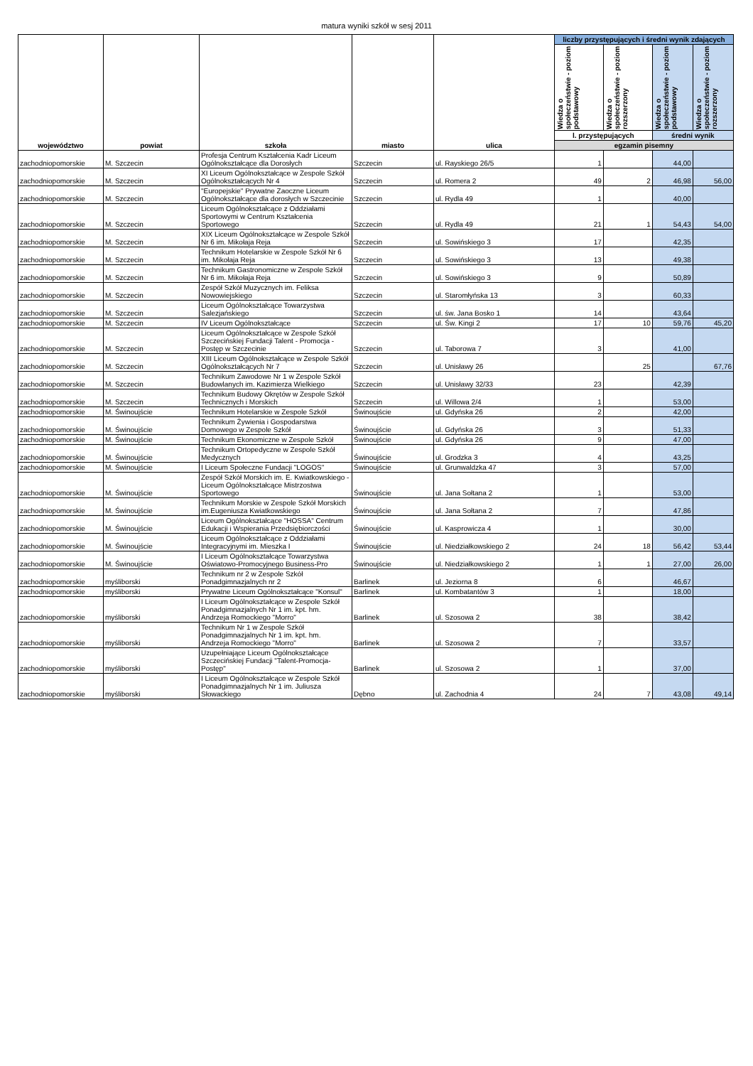matura wyniki szkół w sesj 2011
| województwo | powiat | szkoła | miasto | ulica | liczby przystępujących i średni wynik zdających | | | |
| --- | --- | --- | --- | --- | --- | --- | --- | --- |
| | | | | | Wiedza o społeczeństwie - poziom podstawowy | Wiedza o społeczeństwie - poziom rozszerzony | Wiedza o społeczeństwie - poziom podstawowy | Wiedza o społeczeństwie - poziom rozszerzony |
| | | | | | l. przystępujących | | średni wynik | |
| | | | | | egzamin pisemny | | | |
| zachodniopomorskie | M. Szczecin | Profesja Centrum Kształcenia Kadr Liceum Ogólnokształcące dla Dorosłych | Szczecin | ul. Rayskiego 26/5 | 1 | | 44,00 | |
| zachodniopomorskie | M. Szczecin | XI Liceum Ogólnokształcące w Zespole Szkół Ogólnokształcących Nr 4 | Szczecin | ul. Romera 2 | 49 | 2 | 46,98 | 56,00 |
| zachodniopomorskie | M. Szczecin | "Europejskie" Prywatne Zaoczne Liceum Ogólnokształcące dla dorosłych w Szczecinie | Szczecin | ul. Rydla 49 | 1 | | 40,00 | |
| zachodniopomorskie | M. Szczecin | Liceum Ogólnokształcące z Oddziałami Sportowymi w Centrum Kształcenia Sportowego | Szczecin | ul. Rydla 49 | 21 | 1 | 54,43 | 54,00 |
| zachodniopomorskie | M. Szczecin | XIX Liceum Ogólnokształcące w Zespole Szkół Nr 6 im. Mikołaja Reja | Szczecin | ul. Sowińskiego 3 | 17 | | 42,35 | |
| zachodniopomorskie | M. Szczecin | Technikum Hotelarskie w Zespole Szkół Nr 6 im. Mikołaja Reja | Szczecin | ul. Sowińskiego 3 | 13 | | 49,38 | |
| zachodniopomorskie | M. Szczecin | Technikum Gastronomiczne w Zespole Szkół Nr 6 im. Mikołaja Reja | Szczecin | ul. Sowińskiego 3 | 9 | | 50,89 | |
| zachodniopomorskie | M. Szczecin | Zespół Szkół Muzycznych im. Feliksa Nowowiejskiego | Szczecin | ul. Staromłyńska 13 | 3 | | 60,33 | |
| zachodniopomorskie | M. Szczecin | Liceum Ogólnokształcące Towarzystwa Salezjańskiego | Szczecin | ul. św. Jana Bosko 1 | 14 | | 43,64 | |
| zachodniopomorskie | M. Szczecin | IV Liceum Ogólnokształcące | Szczecin | ul. Św. Kingi 2 | 17 | 10 | 59,76 | 45,20 |
| zachodniopomorskie | M. Szczecin | Liceum Ogólnokształcące w Zespole Szkół Szczecińskiej Fundacji Talent - Promocja - Postęp w Szczecinie | Szczecin | ul. Taborowa 7 | 3 | | 41,00 | |
| zachodniopomorskie | M. Szczecin | XIII Liceum Ogólnokształcące w Zespole Szkół Ogólnokształcących Nr 7 | Szczecin | ul. Unisławy 26 | | 25 | | 67,76 |
| zachodniopomorskie | M. Szczecin | Technikum Zawodowe Nr 1 w Zespole Szkół Budowlanych im. Kazimierza Wielkiego | Szczecin | ul. Unisławy 32/33 | 23 | | 42,39 | |
| zachodniopomorskie | M. Szczecin | Technikum Budowy Okrętów w Zespole Szkół Technicznych i Morskich | Szczecin | ul. Willowa 2/4 | 1 | | 53,00 | |
| zachodniopomorskie | M. Świnoujście | Technikum Hotelarskie w Zespole Szkół | Świnoujście | ul. Gdyńska 26 | 2 | | 42,00 | |
| zachodniopomorskie | M. Świnoujście | Technikum Żywienia i Gospodarstwa Domowego w Zespole Szkół | Świnoujście | ul. Gdyńska 26 | 3 | | 51,33 | |
| zachodniopomorskie | M. Świnoujście | Technikum Ekonomiczne w Zespole Szkół | Świnoujście | ul. Gdyńska 26 | 9 | | 47,00 | |
| zachodniopomorskie | M. Świnoujście | Technikum Ortopedyczne w Zespole Szkół Medycznych | Świnoujście | ul. Grodzka 3 | 4 | | 43,25 | |
| zachodniopomorskie | M. Świnoujście | I Liceum Społeczne Fundacji "LOGOS" | Świnoujście | ul. Grunwaldzka 47 | 3 | | 57,00 | |
| zachodniopomorskie | M. Świnoujście | Zespół Szkół Morskich im. E. Kwiatkowskiego - Liceum Ogólnokształcące Mistrzostwa Sportowego | Świnoujście | ul. Jana Sołtana 2 | 1 | | 53,00 | |
| zachodniopomorskie | M. Świnoujście | Technikum Morskie w Zespole Szkół Morskich im.Eugeniusza Kwiatkowskiego | Świnoujście | ul. Jana Sołtana 2 | 7 | | 47,86 | |
| zachodniopomorskie | M. Świnoujście | Liceum Ogólnokształcące "HOSSA" Centrum Edukacji i Wspierania Przedsiębiorczości | Świnoujście | ul. Kasprowicza 4 | 1 | | 30,00 | |
| zachodniopomorskie | M. Świnoujście | Liceum Ogólnokształcące z Oddziałami Integracyjnymi im. Mieszka I | Świnoujście | ul. Niedziałkowskiego 2 | 24 | 18 | 56,42 | 53,44 |
| zachodniopomorskie | M. Świnoujście | I Liceum Ogólnokształcące Towarzystwa Oświatowo-Promocyjnego Business-Pro | Świnoujście | ul. Niedziałkowskiego 2 | 1 | 1 | 27,00 | 26,00 |
| zachodniopomorskie | myśliborski | Technikum nr 2 w Zespole Szkół Ponadgimnazjalnych nr 2 | Barlinek | ul. Jeziorna 8 | 6 | | 46,67 | |
| zachodniopomorskie | myśliborski | Prywatne Liceum Ogólnokształcące "Konsul" | Barlinek | ul. Kombatantów 3 | 1 | | 18,00 | |
| zachodniopomorskie | myśliborski | I Liceum Ogólnokształcące w Zespole Szkół Ponadgimnazjalnych Nr 1 im. kpt. hm. Andrzeja Romockiego "Morro" | Barlinek | ul. Szosowa 2 | 38 | | 38,42 | |
| zachodniopomorskie | myśliborski | Technikum Nr 1 w Zespole Szkół Ponadgimnazjalnych Nr 1 im. kpt. hm. Andrzeja Romockiego "Morro" | Barlinek | ul. Szosowa 2 | 7 | | 33,57 | |
| zachodniopomorskie | myśliborski | Uzupełniające Liceum Ogólnokształcące Szczecińskiej Fundacji "Talent-Promocja-Postęp" | Barlinek | ul. Szosowa 2 | 1 | | 37,00 | |
| zachodniopomorskie | myśliborski | I Liceum Ogólnokształcące w Zespole Szkół Ponadgimnazjalnych Nr 1 im. Juliusza Słowackiego | Dębno | ul. Zachodnia 4 | 24 | 7 | 43,08 | 49,14 |